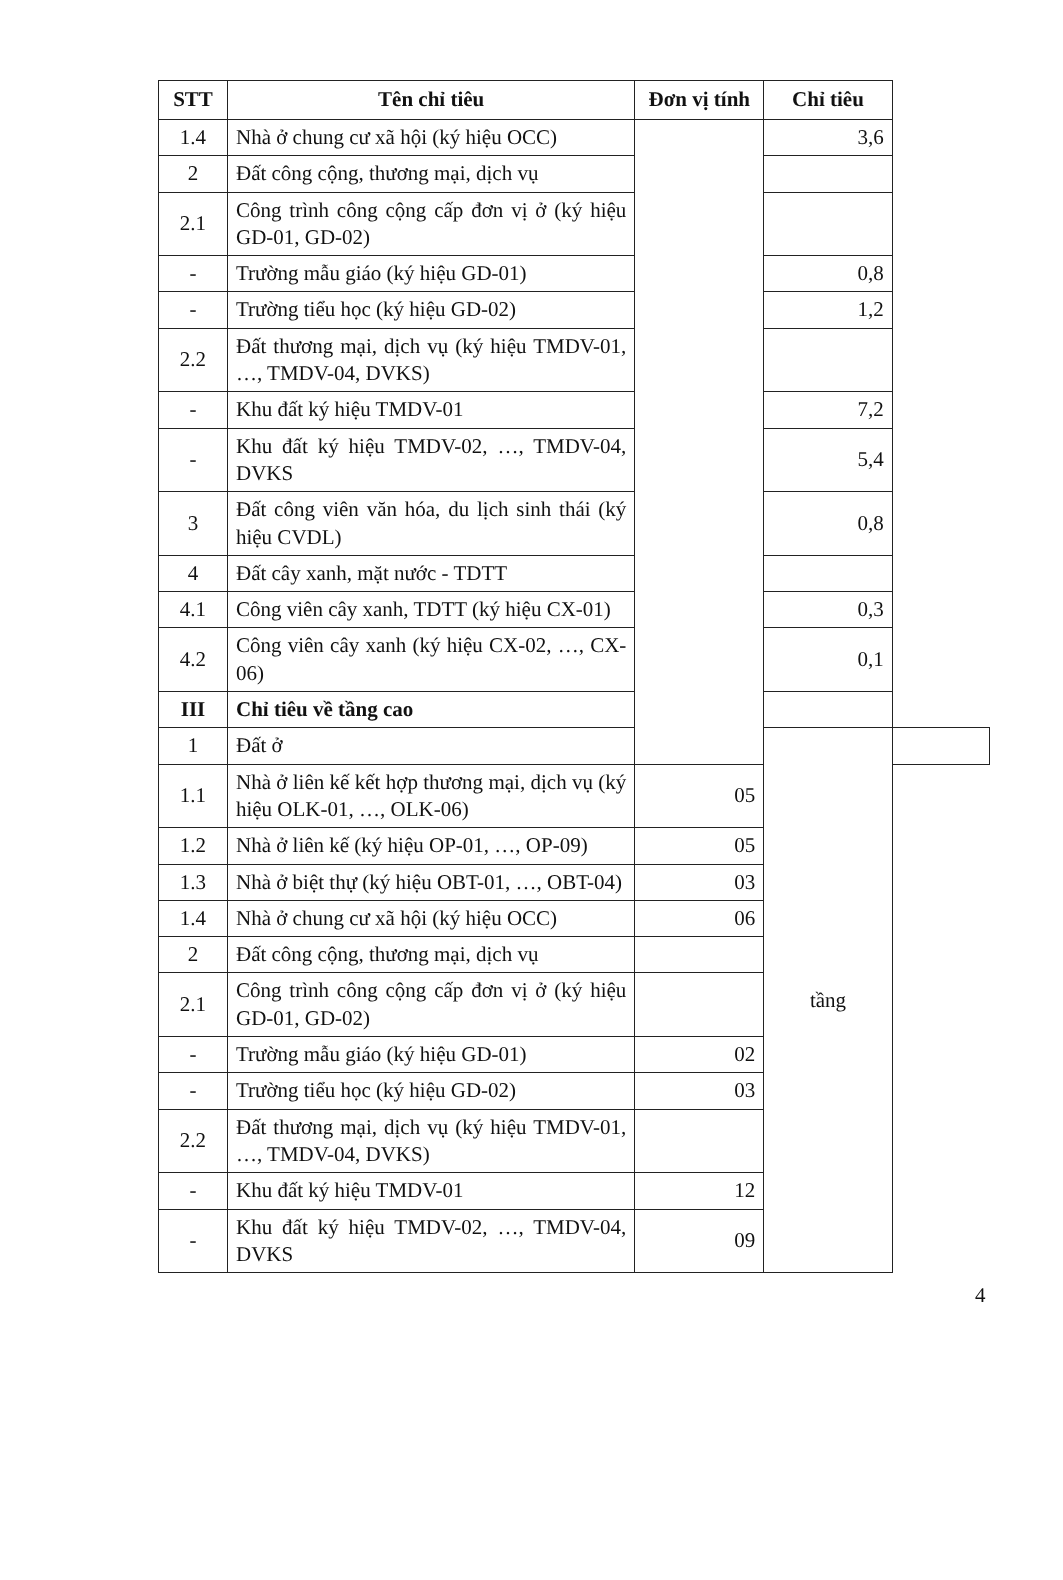| STT | Tên chỉ tiêu | Đơn vị tính | Chỉ tiêu | |
| --- | --- | --- | --- | --- |
| 1.4 | Nhà ở chung cư xã hội (ký hiệu OCC) | | 3,6 | |
| 2 | Đất công cộng, thương mại, dịch vụ | | | |
| 2.1 | Công trình công cộng cấp đơn vị ở (ký hiệu GD-01, GD-02) | | | |
| - | Trường mẫu giáo (ký hiệu GD-01) | | 0,8 | |
| - | Trường tiểu học (ký hiệu GD-02) | | 1,2 | |
| 2.2 | Đất thương mại, dịch vụ (ký hiệu TMDV-01, …, TMDV-04, DVKS) | | | |
| - | Khu đất ký hiệu TMDV-01 | | 7,2 | |
| - | Khu đất ký hiệu TMDV-02, …, TMDV-04, DVKS | | 5,4 | |
| 3 | Đất công viên văn hóa, du lịch sinh thái (ký hiệu CVDL) | | 0,8 | |
| 4 | Đất cây xanh, mặt nước - TDTT | | | |
| 4.1 | Công viên cây xanh, TDTT (ký hiệu CX-01) | | 0,3 | |
| 4.2 | Công viên cây xanh (ký hiệu CX-02, …, CX-06) | | 0,1 | |
| III | Chỉ tiêu về tầng cao | | | |
| 1 | Đất ở | | tầng | |
| 1.1 | Nhà ở liên kế kết hợp thương mại, dịch vụ (ký hiệu OLK-01, …, OLK-06) | 05 | | |
| 1.2 | Nhà ở liên kế (ký hiệu OP-01, …, OP-09) | 05 | | |
| 1.3 | Nhà ở biệt thự (ký hiệu OBT-01, …, OBT-04) | 03 | | |
| 1.4 | Nhà ở chung cư xã hội (ký hiệu OCC) | 06 | | |
| 2 | Đất công cộng, thương mại, dịch vụ | | | |
| 2.1 | Công trình công cộng cấp đơn vị ở (ký hiệu GD-01, GD-02) | | | |
| - | Trường mẫu giáo (ký hiệu GD-01) | 02 | | |
| - | Trường tiểu học (ký hiệu GD-02) | 03 | | |
| 2.2 | Đất thương mại, dịch vụ (ký hiệu TMDV-01, …, TMDV-04, DVKS) | | | |
| - | Khu đất ký hiệu TMDV-01 | 12 | | |
| - | Khu đất ký hiệu TMDV-02, …, TMDV-04, DVKS | 09 | | |
4